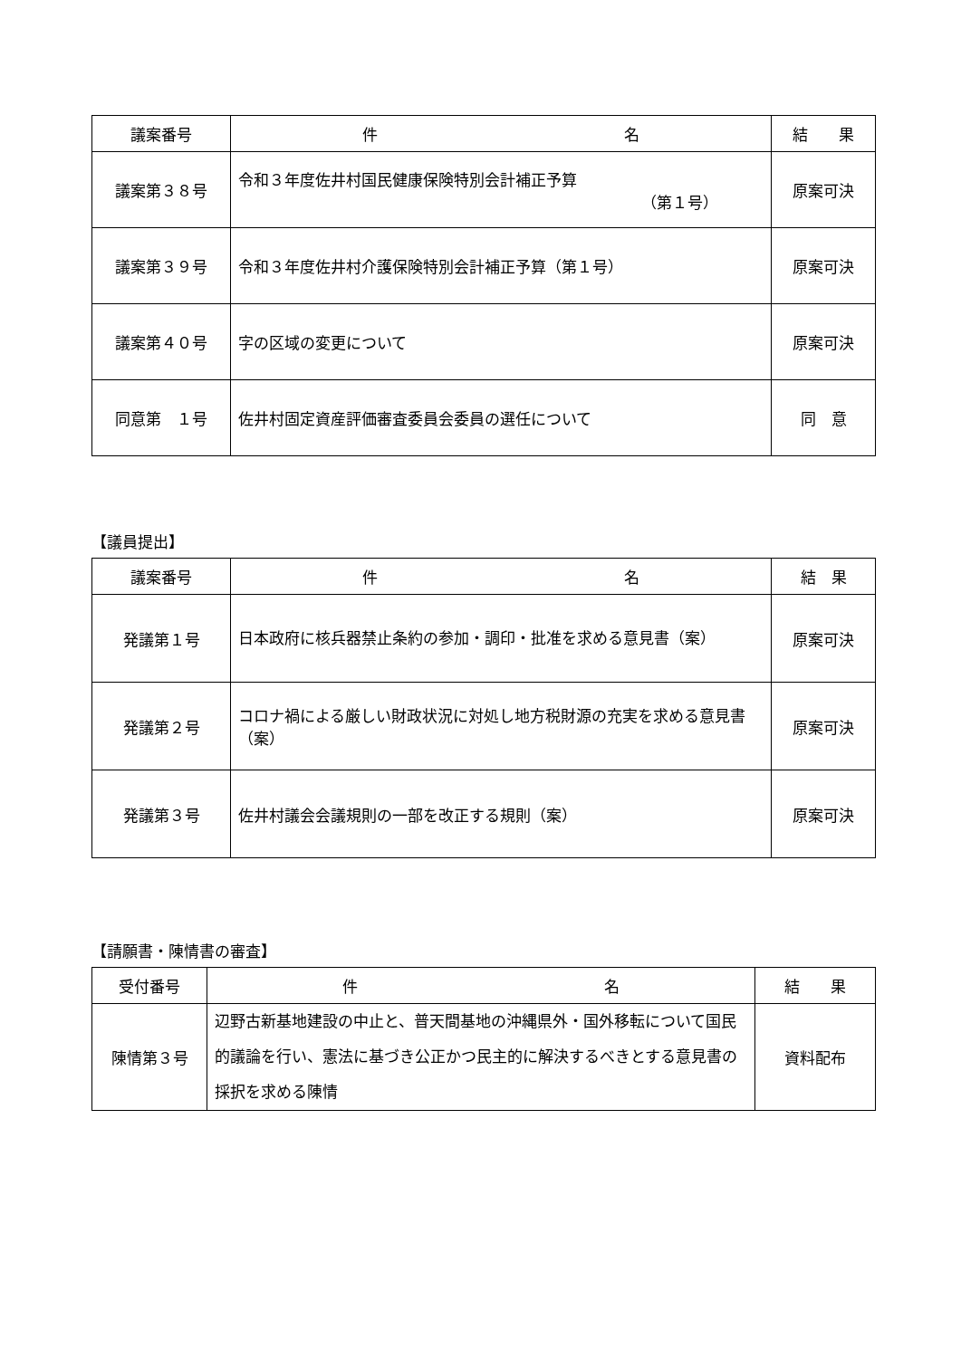| 議案番号 | 件 名 | 結 果 |
| --- | --- | --- |
| 議案第３８号 | 令和３年度佐井村国民健康保険特別会計補正予算 （第１号） | 原案可決 |
| 議案第３９号 | 令和３年度佐井村介護保険特別会計補正予算（第１号） | 原案可決 |
| 議案第４０号 | 字の区域の変更について | 原案可決 |
| 同意第 １号 | 佐井村固定資産評価審査委員会委員の選任について | 同 意 |
【議員提出】
| 議案番号 | 件 名 | 結 果 |
| --- | --- | --- |
| 発議第１号 | 日本政府に核兵器禁止条約の参加・調印・批准を求める意見書（案） | 原案可決 |
| 発議第２号 | コロナ禍による厳しい財政状況に対処し地方税財源の充実を求める意見書（案） | 原案可決 |
| 発議第３号 | 佐井村議会会議規則の一部を改正する規則（案） | 原案可決 |
【請願書・陳情書の審査】
| 受付番号 | 件 名 | 結 果 |
| --- | --- | --- |
| 陳情第３号 | 辺野古新基地建設の中止と、普天間基地の沖縄県外・国外移転について国民的議論を行い、憲法に基づき公正かつ民主的に解決するべきとする意見書の採択を求める陳情 | 資料配布 |